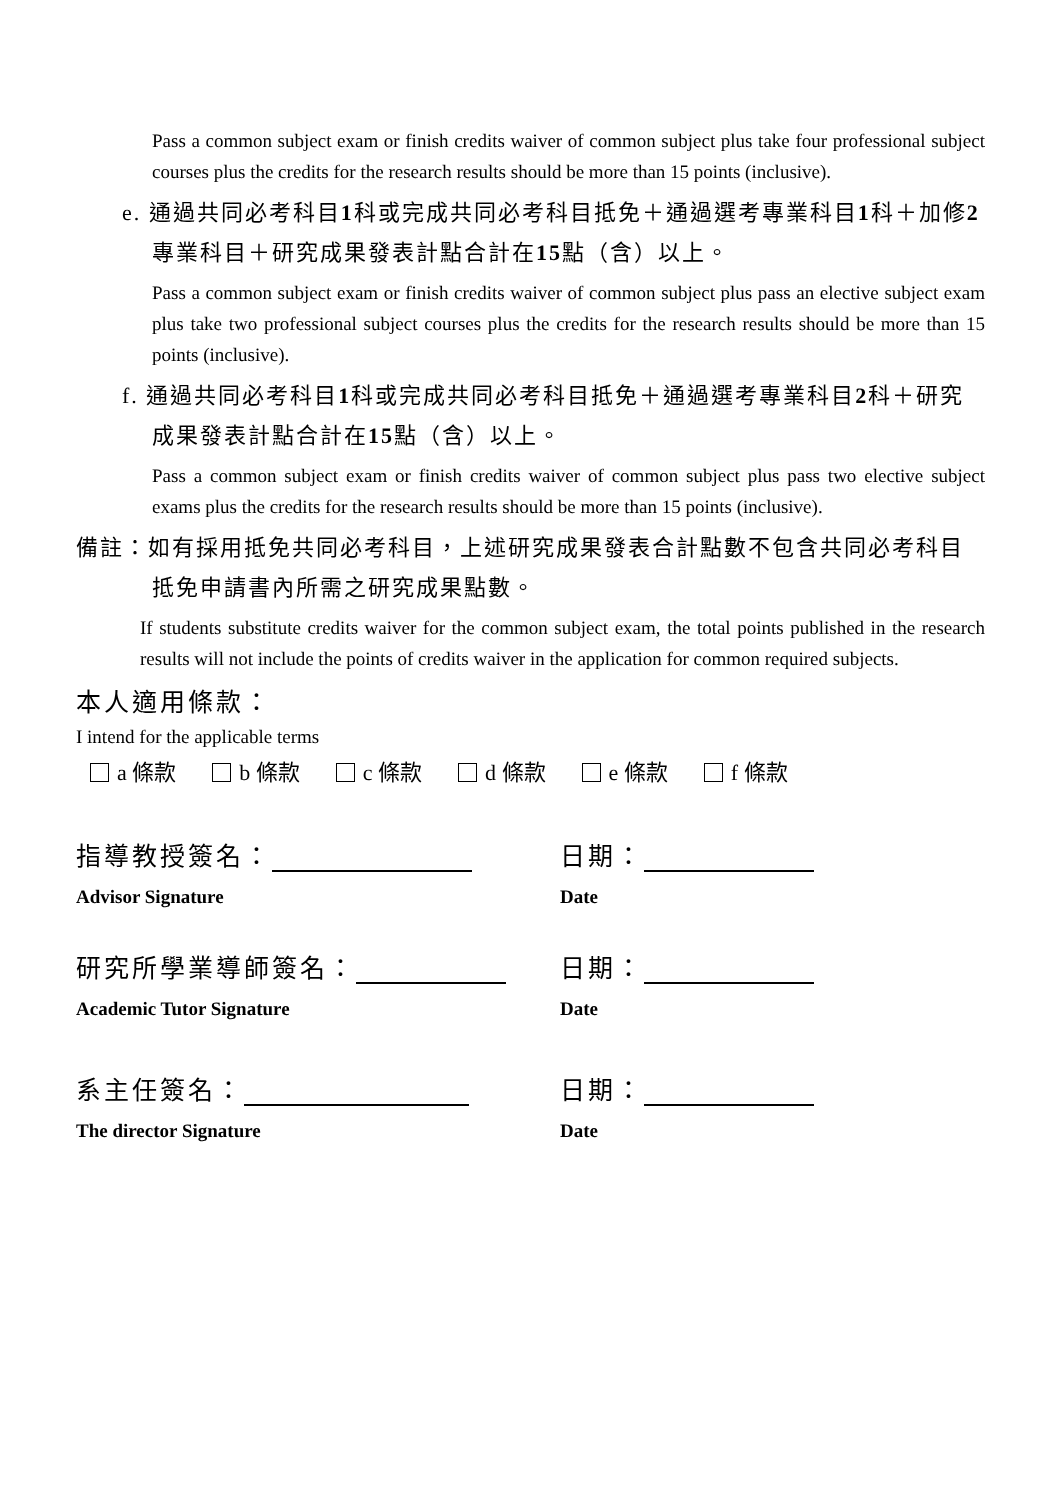Pass a common subject exam or finish credits waiver of common subject plus take four professional subject courses plus the credits for the research results should be more than 15 points (inclusive).
e. 通過共同必考科目1科或完成共同必考科目抵免＋通過選考專業科目1科＋加修2專業科目＋研究成果發表計點合計在15點（含）以上。
Pass a common subject exam or finish credits waiver of common subject plus pass an elective subject exam plus take two professional subject courses plus the credits for the research results should be more than 15 points (inclusive).
f. 通過共同必考科目1科或完成共同必考科目抵免＋通過選考專業科目2科＋研究成果發表計點合計在15點（含）以上。
Pass a common subject exam or finish credits waiver of common subject plus pass two elective subject exams plus the credits for the research results should be more than 15 points (inclusive).
備註：如有採用抵免共同必考科目，上述研究成果發表合計點數不包含共同必考科目抵免申請書內所需之研究成果點數。
If students substitute credits waiver for the common subject exam, the total points published in the research results will not include the points of credits waiver in the application for common required subjects.
本人適用條款：
I intend for the applicable terms
a 條款 b 條款 c 條款 d 條款 e 條款 f 條款
指導教授簽名： 日期：
Advisor Signature Date
研究所學業導師簽名： 日期：
Academic Tutor Signature Date
系主任簽名： 日期：
The director Signature Date